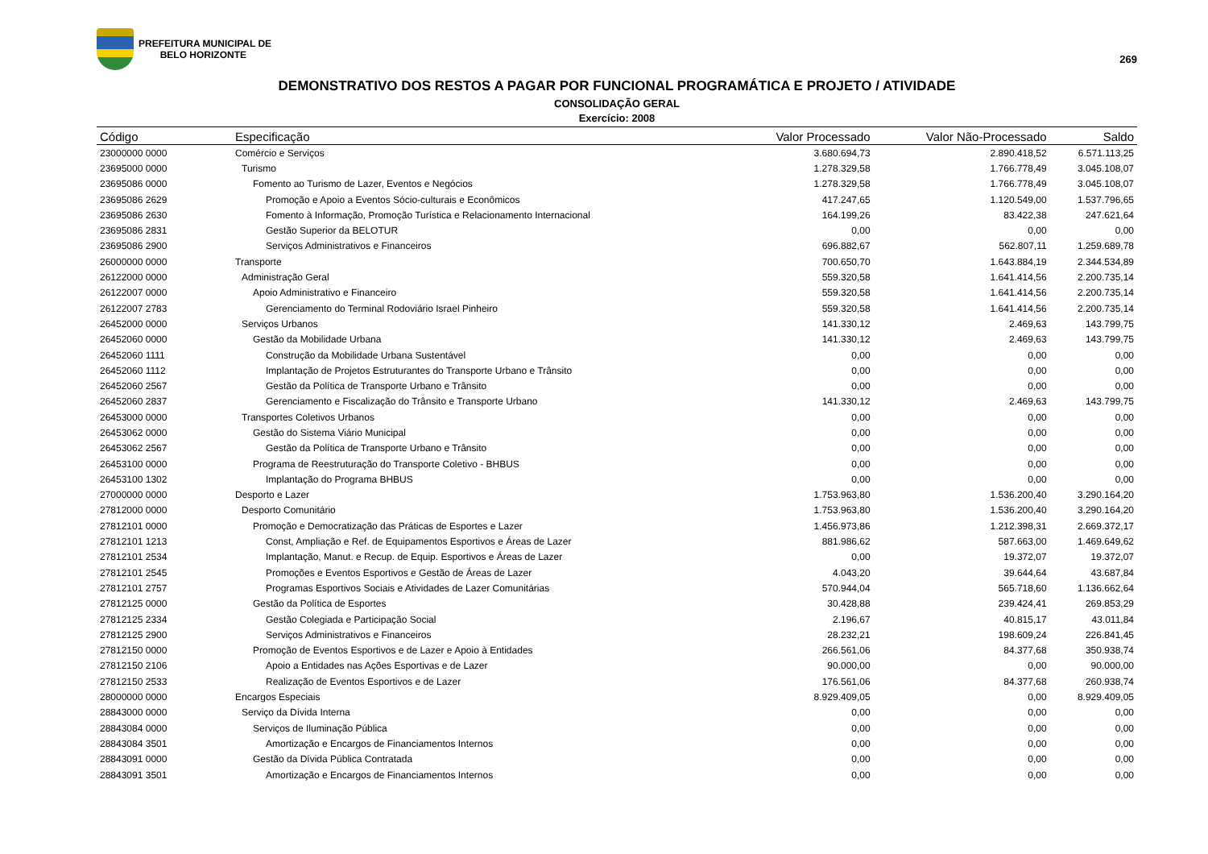PREFEITURA MUNICIPAL DE
BELO HORIZONTE
269
DEMONSTRATIVO DOS RESTOS A PAGAR POR FUNCIONAL PROGRAMÁTICA E PROJETO / ATIVIDADE
CONSOLIDAÇÃO GERAL
Exercício: 2008
| Código | Especificação | Valor Processado | Valor Não-Processado | Saldo |
| --- | --- | --- | --- | --- |
| 23000000 0000 | Comércio e Serviços | 3.680.694,73 | 2.890.418,52 | 6.571.113,25 |
| 23695000 0000 | Turismo | 1.278.329,58 | 1.766.778,49 | 3.045.108,07 |
| 23695086 0000 | Fomento ao Turismo de Lazer, Eventos e Negócios | 1.278.329,58 | 1.766.778,49 | 3.045.108,07 |
| 23695086 2629 | Promoção e Apoio a Eventos Sócio-culturais e Econômicos | 417.247,65 | 1.120.549,00 | 1.537.796,65 |
| 23695086 2630 | Fomento à Informação, Promoção Turística e Relacionamento Internacional | 164.199,26 | 83.422,38 | 247.621,64 |
| 23695086 2831 | Gestão Superior da BELOTUR | 0,00 | 0,00 | 0,00 |
| 23695086 2900 | Serviços Administrativos e Financeiros | 696.882,67 | 562.807,11 | 1.259.689,78 |
| 26000000 0000 | Transporte | 700.650,70 | 1.643.884,19 | 2.344.534,89 |
| 26122000 0000 | Administração Geral | 559.320,58 | 1.641.414,56 | 2.200.735,14 |
| 26122007 0000 | Apoio Administrativo e Financeiro | 559.320,58 | 1.641.414,56 | 2.200.735,14 |
| 26122007 2783 | Gerenciamento do Terminal Rodoviário Israel Pinheiro | 559.320,58 | 1.641.414,56 | 2.200.735,14 |
| 26452000 0000 | Serviços Urbanos | 141.330,12 | 2.469,63 | 143.799,75 |
| 26452060 0000 | Gestão da Mobilidade Urbana | 141.330,12 | 2.469,63 | 143.799,75 |
| 26452060 1111 | Construção da Mobilidade Urbana Sustentável | 0,00 | 0,00 | 0,00 |
| 26452060 1112 | Implantação de Projetos Estruturantes do Transporte Urbano e Trânsito | 0,00 | 0,00 | 0,00 |
| 26452060 2567 | Gestão da Política de Transporte Urbano e Trânsito | 0,00 | 0,00 | 0,00 |
| 26452060 2837 | Gerenciamento e Fiscalização do Trânsito e Transporte Urbano | 141.330,12 | 2.469,63 | 143.799,75 |
| 26453000 0000 | Transportes Coletivos Urbanos | 0,00 | 0,00 | 0,00 |
| 26453062 0000 | Gestão do Sistema Viário Municipal | 0,00 | 0,00 | 0,00 |
| 26453062 2567 | Gestão da Política de Transporte Urbano e Trânsito | 0,00 | 0,00 | 0,00 |
| 26453100 0000 | Programa de Reestruturação do Transporte Coletivo - BHBUS | 0,00 | 0,00 | 0,00 |
| 26453100 1302 | Implantação do Programa BHBUS | 0,00 | 0,00 | 0,00 |
| 27000000 0000 | Desporto e Lazer | 1.753.963,80 | 1.536.200,40 | 3.290.164,20 |
| 27812000 0000 | Desporto Comunitário | 1.753.963,80 | 1.536.200,40 | 3.290.164,20 |
| 27812101 0000 | Promoção e Democratização das Práticas de Esportes e Lazer | 1.456.973,86 | 1.212.398,31 | 2.669.372,17 |
| 27812101 1213 | Const, Ampliação e Ref. de Equipamentos Esportivos e Áreas de Lazer | 881.986,62 | 587.663,00 | 1.469.649,62 |
| 27812101 2534 | Implantação, Manut. e Recup. de Equip. Esportivos e Áreas de Lazer | 0,00 | 19.372,07 | 19.372,07 |
| 27812101 2545 | Promoções e Eventos Esportivos e Gestão de Áreas de Lazer | 4.043,20 | 39.644,64 | 43.687,84 |
| 27812101 2757 | Programas Esportivos Sociais e Atividades de Lazer Comunitárias | 570.944,04 | 565.718,60 | 1.136.662,64 |
| 27812125 0000 | Gestão da Política de Esportes | 30.428,88 | 239.424,41 | 269.853,29 |
| 27812125 2334 | Gestão Colegiada e Participação Social | 2.196,67 | 40.815,17 | 43.011,84 |
| 27812125 2900 | Serviços Administrativos e Financeiros | 28.232,21 | 198.609,24 | 226.841,45 |
| 27812150 0000 | Promoção de Eventos Esportivos e de Lazer e Apoio à Entidades | 266.561,06 | 84.377,68 | 350.938,74 |
| 27812150 2106 | Apoio a Entidades nas Ações Esportivas e de Lazer | 90.000,00 | 0,00 | 90.000,00 |
| 27812150 2533 | Realização de Eventos Esportivos e de Lazer | 176.561,06 | 84.377,68 | 260.938,74 |
| 28000000 0000 | Encargos Especiais | 8.929.409,05 | 0,00 | 8.929.409,05 |
| 28843000 0000 | Serviço da Dívida Interna | 0,00 | 0,00 | 0,00 |
| 28843084 0000 | Serviços de Iluminação Pública | 0,00 | 0,00 | 0,00 |
| 28843084 3501 | Amortização e Encargos de Financiamentos Internos | 0,00 | 0,00 | 0,00 |
| 28843091 0000 | Gestão da Dívida Pública Contratada | 0,00 | 0,00 | 0,00 |
| 28843091 3501 | Amortização e Encargos de Financiamentos Internos | 0,00 | 0,00 | 0,00 |